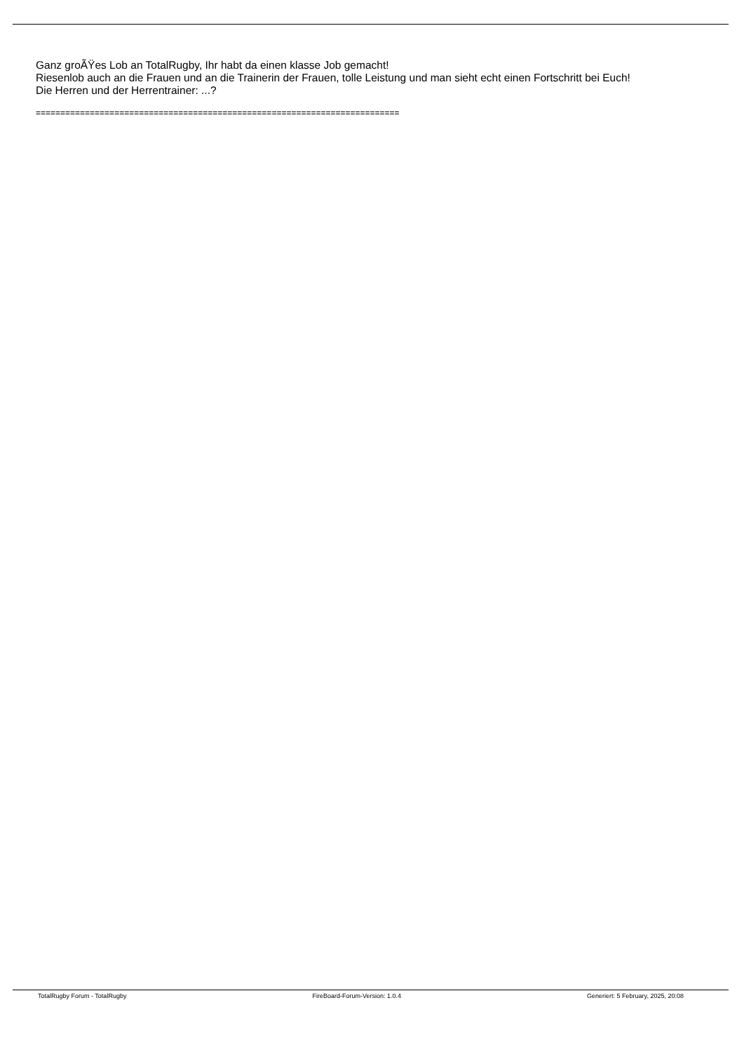Ganz groÃŸes Lob an TotalRugby, Ihr habt da einen klasse Job gemacht!
Riesenlob auch an die Frauen und an die Trainerin der Frauen, tolle Leistung und man sieht echt einen Fortschritt bei Euch!
Die Herren und der Herrentrainer: ...?
==========================================================================
TotalRugby Forum - TotalRugby FireBoard-Forum-Version: 1.0.4 Generiert: 5 February, 2025, 20:08